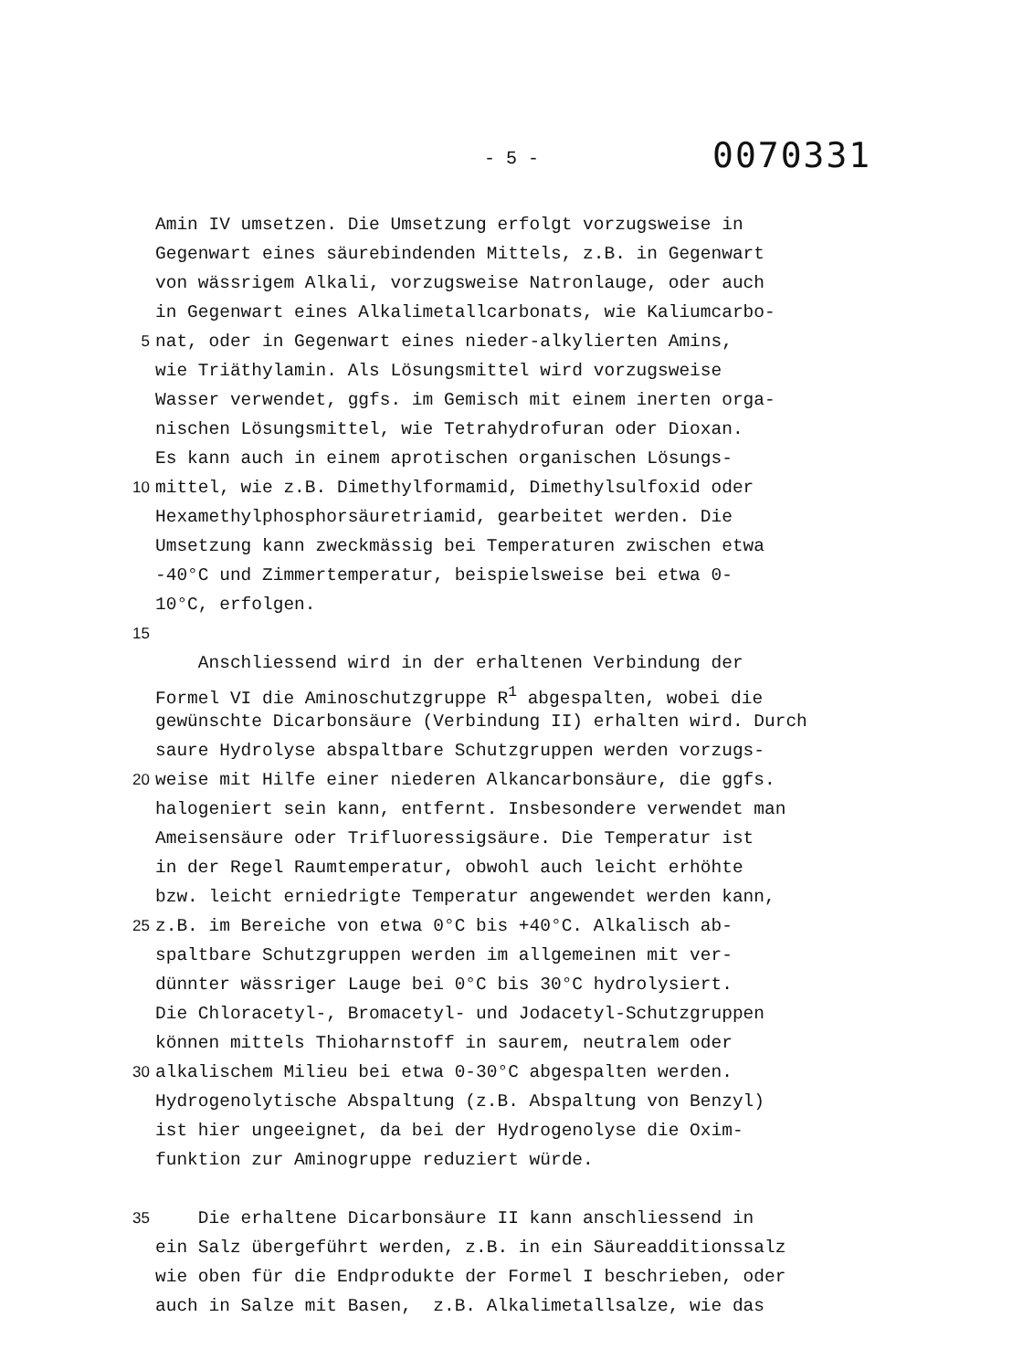- 5 - 0070331
Amin IV umsetzen. Die Umsetzung erfolgt vorzugsweise in
Gegenwart eines säurebindenden Mittels, z.B. in Gegenwart
von wässrigem Alkali, vorzugsweise Natronlauge, oder auch
in Gegenwart eines Alkalimetallcarbonats, wie Kaliumcarbo-
5 nat, oder in Gegenwart eines nieder-alkylierten Amins,
wie Triäthylamin. Als Lösungsmittel wird vorzugsweise
Wasser verwendet, ggfs. im Gemisch mit einem inerten orga-
nischen Lösungsmittel, wie Tetrahydrofuran oder Dioxan.
Es kann auch in einem aprotischen organischen Lösungs-
10 mittel, wie z.B. Dimethylformamid, Dimethylsulfoxid oder
Hexamethylphosphorsäuretriamid, gearbeitet werden. Die
Umsetzung kann zweckmässig bei Temperaturen zwischen etwa
-40°C und Zimmertemperatur, beispielsweise bei etwa 0-
10°C, erfolgen.
15
Anschliessend wird in der erhaltenen Verbindung der
Formel VI die Aminoschutzgruppe R<sup>1</sup> abgespalten, wobei die
gewünschte Dicarbonsäure (Verbindung II) erhalten wird. Durch
saure Hydrolyse abspaltbare Schutzgruppen werden vorzugs-
20 weise mit Hilfe einer niederen Alkancarbonsäure, die ggfs.
halogeniert sein kann, entfernt. Insbesondere verwendet man
Ameisensäure oder Trifluoressigsäure. Die Temperatur ist
in der Regel Raumtemperatur, obwohl auch leicht erhöhte
bzw. leicht erniedrigte Temperatur angewendet werden kann,
25 z.B. im Bereiche von etwa 0°C bis +40°C. Alkalisch ab-
spaltbare Schutzgruppen werden im allgemeinen mit ver-
dünnter wässriger Lauge bei 0°C bis 30°C hydrolysiert.
Die Chloracetyl-, Bromacetyl- und Jodacetyl-Schutzgruppen
können mittels Thioharnstoff in saurem, neutralem oder
30 alkalischem Milieu bei etwa 0-30°C abgespalten werden.
Hydrogenolytische Abspaltung (z.B. Abspaltung von Benzyl)
ist hier ungeeignet, da bei der Hydrogenolyse die Oxim-
funktion zur Aminogruppe reduziert würde.
35 Die erhaltene Dicarbonsäure II kann anschliessend in
ein Salz übergeführt werden, z.B. in ein Säureadditionssalz
wie oben für die Endprodukte der Formel I beschrieben, oder
auch in Salze mit Basen, z.B. Alkalimetallsalze, wie das